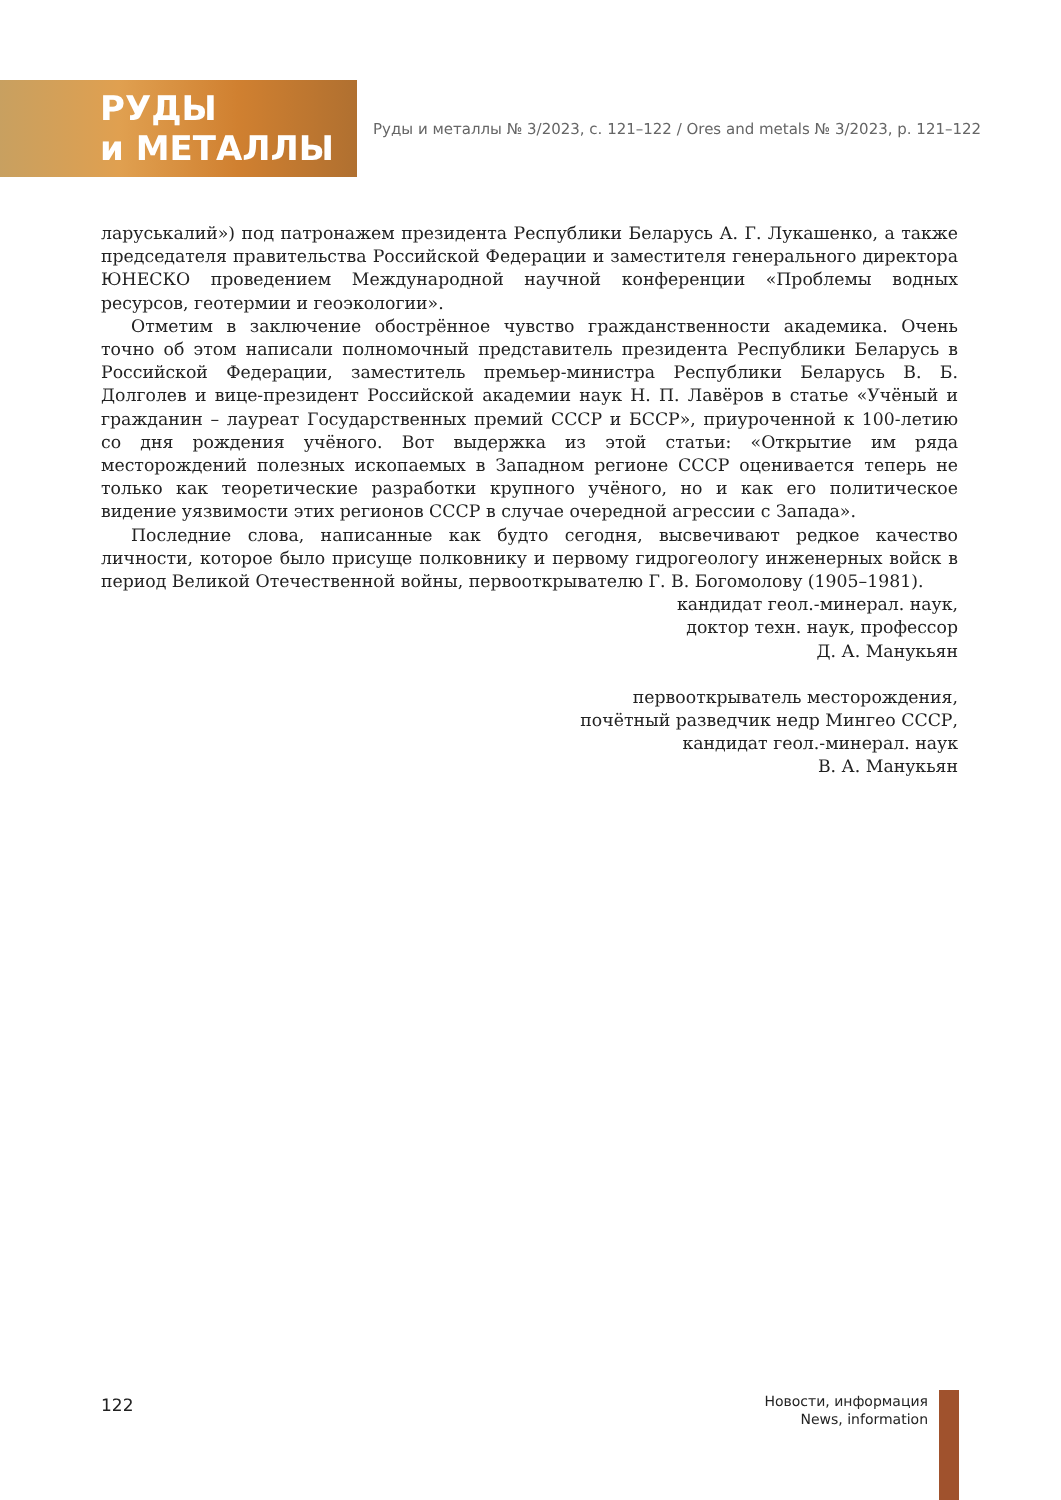РУДЫ
и МЕТАЛЛЫ
Руды и металлы № 3/2023, с. 121–122 / Ores and metals № 3/2023, p. 121–122
ларуськалий») под патронажем президента Республики Беларусь А. Г. Лукашенко, а также председателя правительства Российской Федерации и заместителя генерального директора ЮНЕСКО проведением Международной научной конференции «Проблемы водных ресурсов, геотермии и геоэкологии».
Отметим в заключение обострённое чувство гражданственности академика. Очень точно об этом написали полномочный представитель президента Республики Беларусь в Российской Федерации, заместитель премьер-министра Республики Беларусь В. Б. Долголев и вице-президент Российской академии наук Н. П. Лавёров в статье «Учёный и гражданин – лауреат Государственных премий СССР и БССР», приуроченной к 100-летию со дня рождения учёного. Вот выдержка из этой статьи: «Открытие им ряда месторождений полезных ископаемых в Западном регионе СССР оценивается теперь не только как теоретические разработки крупного учёного, но и как его политическое видение уязвимости этих регионов СССР в случае очередной агрессии с Запада».
Последние слова, написанные как будто сегодня, высвечивают редкое качество личности, которое было присуще полковнику и первому гидрогеологу инженерных войск в период Великой Отечественной войны, первооткрывателю Г. В. Богомолову (1905–1981).
кандидат геол.-минерал. наук,
доктор техн. наук, профессор
Д. А. Манукьян
первооткрыватель месторождения,
почётный разведчик недр Мингео СССР,
кандидат геол.-минерал. наук
В. А. Манукьян
122
Новости, информация
News, information